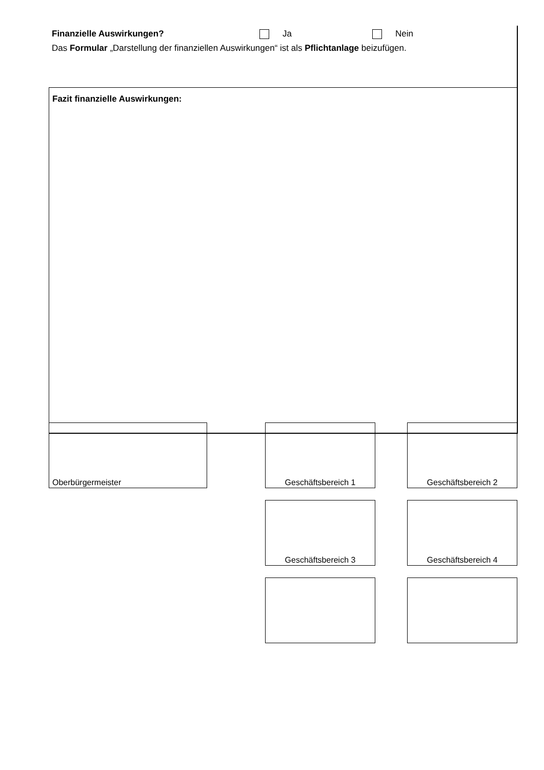Finanzielle Auswirkungen? Ja Nein
Das Formular „Darstellung der finanziellen Auswirkungen“ ist als Pflichtanlage beizufügen.
Fazit finanzielle Auswirkungen:
Oberbürgermeister Geschäftsbereich 1 Geschäftsbereich 2
Geschäftsbereich 3 Geschäftsbereich 4